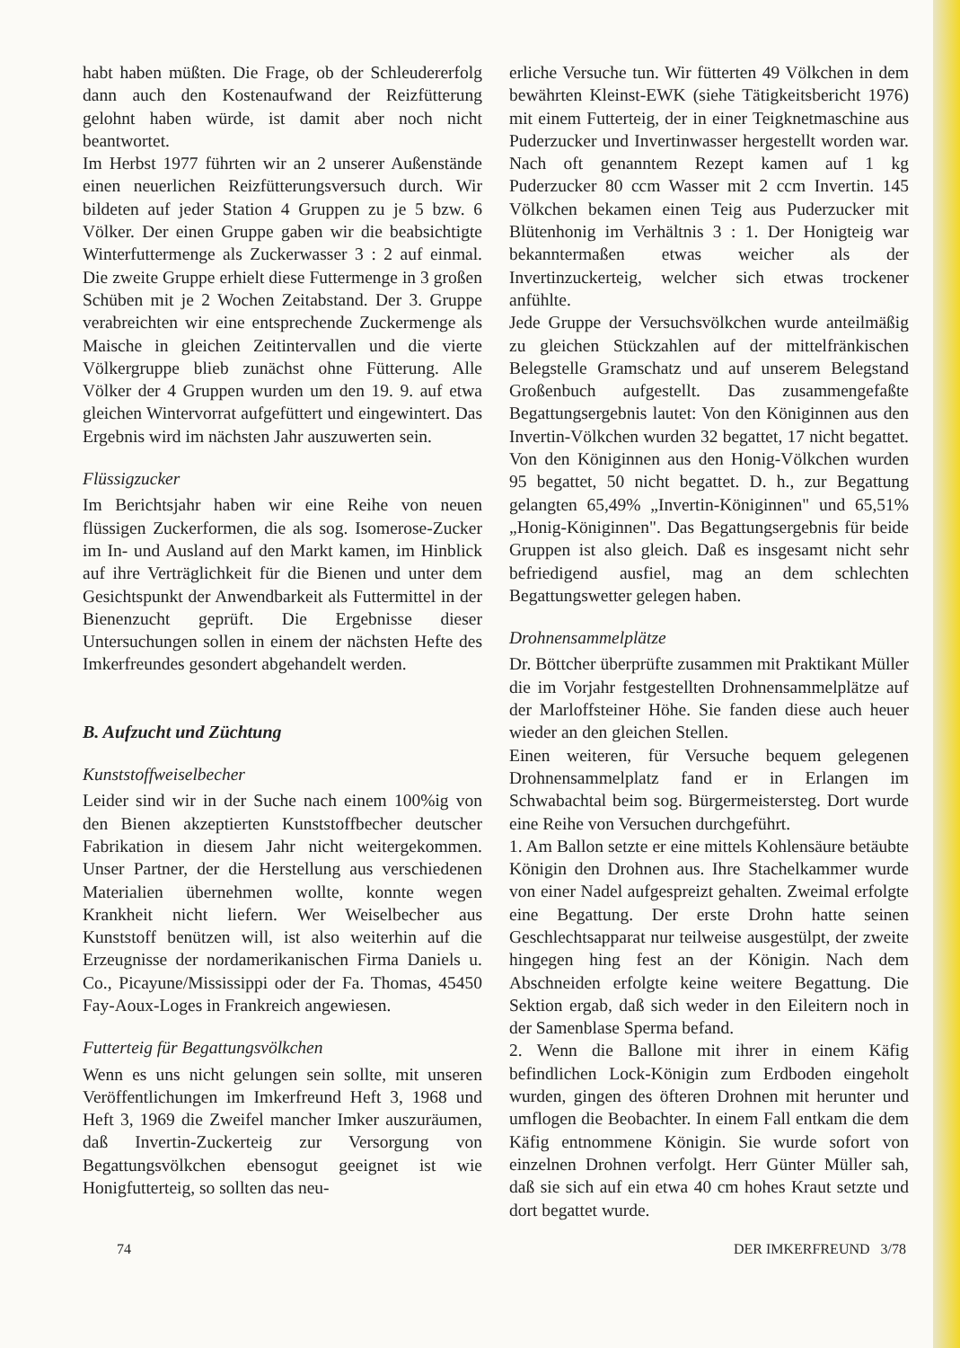habt haben müßten. Die Frage, ob der Schleudererfolg dann auch den Kostenaufwand der Reizfütterung gelohnt haben würde, ist damit aber noch nicht beantwortet.
Im Herbst 1977 führten wir an 2 unserer Außenstände einen neuerlichen Reizfütterungsversuch durch. Wir bildeten auf jeder Station 4 Gruppen zu je 5 bzw. 6 Völker. Der einen Gruppe gaben wir die beabsichtigte Winterfuttermenge als Zuckerwasser 3 : 2 auf einmal. Die zweite Gruppe erhielt diese Futtermenge in 3 großen Schüben mit je 2 Wochen Zeitabstand. Der 3. Gruppe verabreichten wir eine entsprechende Zuckermenge als Maische in gleichen Zeitintervallen und die vierte Völkergruppe blieb zunächst ohne Fütterung. Alle Völker der 4 Gruppen wurden um den 19. 9. auf etwa gleichen Wintervorrat aufgefüttert und eingewintert. Das Ergebnis wird im nächsten Jahr auszuwerten sein.
Flüssigzucker
Im Berichtsjahr haben wir eine Reihe von neuen flüssigen Zuckerformen, die als sog. Isomerose-Zucker im In- und Ausland auf den Markt kamen, im Hinblick auf ihre Verträglichkeit für die Bienen und unter dem Gesichtspunkt der Anwendbarkeit als Futtermittel in der Bienenzucht geprüft. Die Ergebnisse dieser Untersuchungen sollen in einem der nächsten Hefte des Imkerfreundes gesondert abgehandelt werden.
B. Aufzucht und Züchtung
Kunststoffweiselbecher
Leider sind wir in der Suche nach einem 100%ig von den Bienen akzeptierten Kunststoffbecher deutscher Fabrikation in diesem Jahr nicht weitergekommen. Unser Partner, der die Herstellung aus verschiedenen Materialien übernehmen wollte, konnte wegen Krankheit nicht liefern. Wer Weiselbecher aus Kunststoff benützen will, ist also weiterhin auf die Erzeugnisse der nordamerikanischen Firma Daniels u. Co., Picayune/Mississippi oder der Fa. Thomas, 45450 Fay-Aoux-Loges in Frankreich angewiesen.
Futterteig für Begattungsvölkchen
Wenn es uns nicht gelungen sein sollte, mit unseren Veröffentlichungen im Imkerfreund Heft 3, 1968 und Heft 3, 1969 die Zweifel mancher Imker auszuräumen, daß Invertin-Zuckerteig zur Versorgung von Begattungsvölkchen ebensogut geeignet ist wie Honigfutterteig, so sollten das neu-
erliche Versuche tun. Wir fütterten 49 Völkchen in dem bewährten Kleinst-EWK (siehe Tätigkeitsbericht 1976) mit einem Futterteig, der in einer Teigknetmaschine aus Puderzucker und Invertinwasser hergestellt worden war. Nach oft genanntem Rezept kamen auf 1 kg Puderzucker 80 ccm Wasser mit 2 ccm Invertin. 145 Völkchen bekamen einen Teig aus Puderzucker mit Blütenhonig im Verhältnis 3 : 1. Der Honigteig war bekanntermaßen etwas weicher als der Invertinzuckerteig, welcher sich etwas trockener anfühlte.
Jede Gruppe der Versuchsvölkchen wurde anteilmäßig zu gleichen Stückzahlen auf der mittelfränkischen Belegstelle Gramschatz und auf unserem Belegstand Großenbuch aufgestellt. Das zusammengefaßte Begattungsergebnis lautet: Von den Königinnen aus den Invertin-Völkchen wurden 32 begattet, 17 nicht begattet. Von den Königinnen aus den Honig-Völkchen wurden 95 begattet, 50 nicht begattet. D. h., zur Begattung gelangten 65,49% „Invertin-Königinnen" und 65,51% „Honig-Königinnen". Das Begattungsergebnis für beide Gruppen ist also gleich. Daß es insgesamt nicht sehr befriedigend ausfiel, mag an dem schlechten Begattungswetter gelegen haben.
Drohnensammelplätze
Dr. Böttcher überprüfte zusammen mit Praktikant Müller die im Vorjahr festgestellten Drohnensammelplätze auf der Marloffsteiner Höhe. Sie fanden diese auch heuer wieder an den gleichen Stellen.
Einen weiteren, für Versuche bequem gelegenen Drohnensammelplatz fand er in Erlangen im Schwabachtal beim sog. Bürgermeistersteg. Dort wurde eine Reihe von Versuchen durchgeführt.
1. Am Ballon setzte er eine mittels Kohlensäure betäubte Königin den Drohnen aus. Ihre Stachelkammer wurde von einer Nadel aufgespreizt gehalten. Zweimal erfolgte eine Begattung. Der erste Drohn hatte seinen Geschlechtsapparat nur teilweise ausgestülpt, der zweite hingegen hing fest an der Königin. Nach dem Abschneiden erfolgte keine weitere Begattung. Die Sektion ergab, daß sich weder in den Eileitern noch in der Samenblase Sperma befand.
2. Wenn die Ballone mit ihrer in einem Käfig befindlichen Lock-Königin zum Erdboden eingeholt wurden, gingen des öfteren Drohnen mit herunter und umflogen die Beobachter. In einem Fall entkam die dem Käfig entnommene Königin. Sie wurde sofort von einzelnen Drohnen verfolgt. Herr Günter Müller sah, daß sie sich auf ein etwa 40 cm hohes Kraut setzte und dort begattet wurde.
74 DER IMKERFREUND 3/78